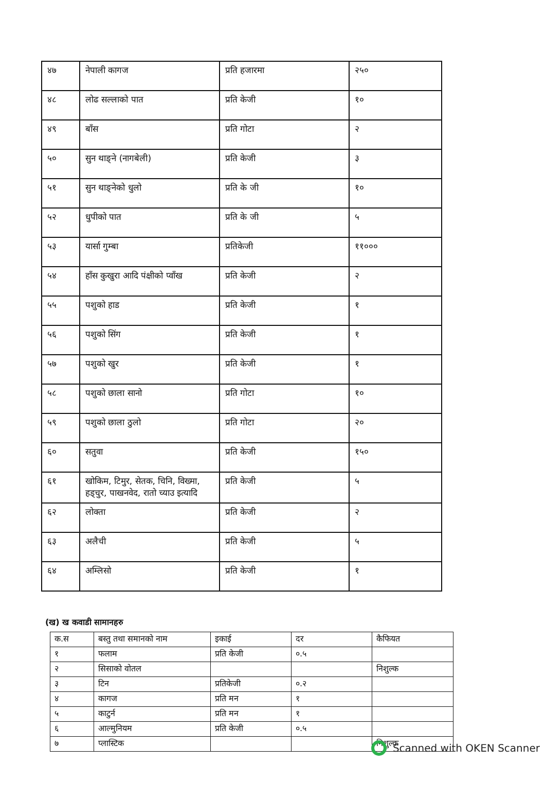| ४७ | नेपाली कागज | प्रति हजारमा | २५० |
| ४८ | लोढ सल्लाको पात | प्रति केजी | १० |
| ४९ | बाँस | प्रति गोटा | २ |
| ५० | सुन थाङ्ने (नागबेली) | प्रति केजी | ३ |
| ५१ | सुन थाङ्नेको धुलो | प्रति के जी | १० |
| ५२ | धुपीको पात | प्रति के जी | ५ |
| ५३ | यार्सा गुम्बा | प्रतिकेजी | ११००० |
| ५४ | हाँस कुखुरा आदि पंक्षीको प्वाँख | प्रति केजी | २ |
| ५५ | पशुको हाड | प्रति केजी | १ |
| ५६ | पशुको सिंग | प्रति केजी | १ |
| ५७ | पशुको खुर | प्रति केजी | १ |
| ५८ | पशुको छाला सानो | प्रति गोटा | १० |
| ५९ | पशुको छाला ठुलो | प्रति गोटा | २० |
| ६० | सतुवा | प्रति केजी | १५० |
| ६१ | खोकिम, टिमुर, सेतक, चिनि, विख्मा, हड्चुर, पाखनवेद, रातो च्याउ इत्यादि | प्रति केजी | ५ |
| ६२ | लोक्ता | प्रति केजी | २ |
| ६३ | अलैची | प्रति केजी | ५ |
| ६४ | अम्लिसो | प्रति केजी | १ |
(ख) ख कवाडी सामानहरु
| क.स | बस्तु तथा समानको नाम | इकाई | दर | कैफियत |
| १ | फलाम | प्रति केजी | ०.५ | |
| २ | सिसाको वोतल | | | निशुल्क |
| ३ | टिन | प्रतिकेजी | ०.२ | |
| ४ | कागज | प्रति मन | १ | |
| ५ | काटुर्न | प्रति मन | १ | |
| ६ | आल्मुनियम | प्रति केजी | ०.५ | |
| ७ | प्लास्टिक | | | निशुल्क |
Scanned with OKEN Scanner